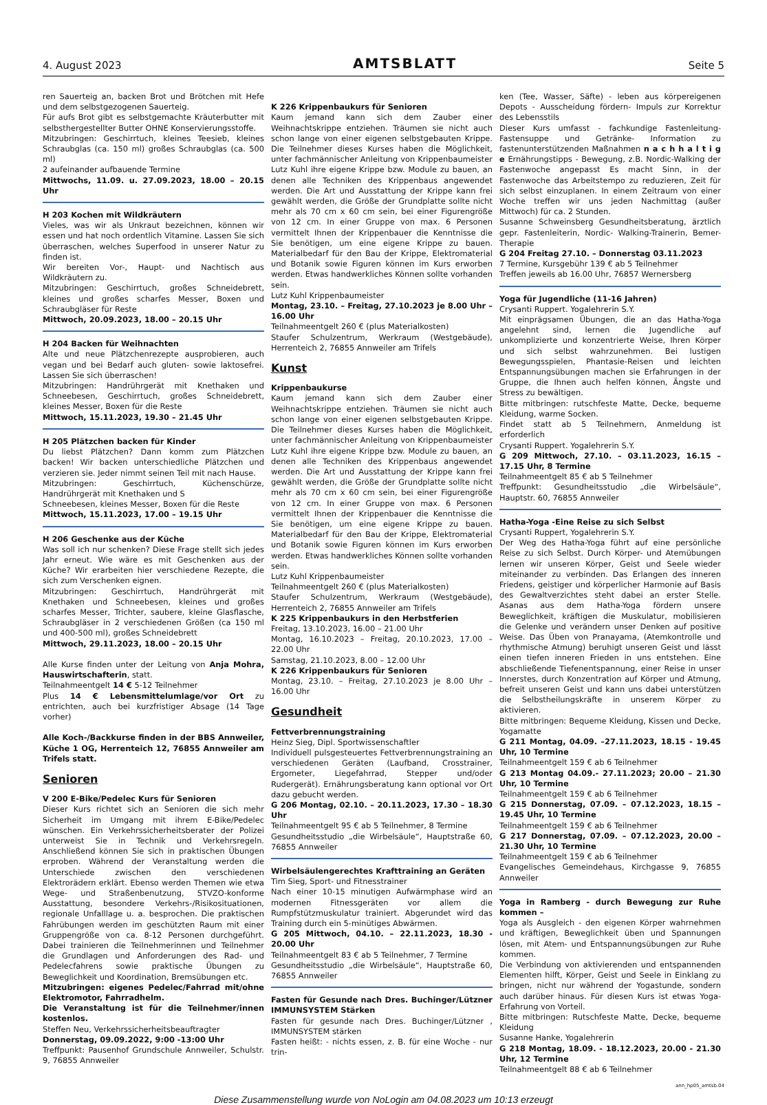4. August 2023 AMTSBLATT Seite 5
ren Sauerteig an, backen Brot und Brötchen mit Hefe und dem selbstgezogenen Sauerteig.
Für aufs Brot gibt es selbstgemachte Kräuterbutter mit selbsthergestellter Butter OHNE Konservierungsstoffe.
Mitzubringen: Geschirrtuch, kleines Teesieb, kleines Schraubglas (ca. 150 ml) großes Schraubglas (ca. 500 ml)
2 aufeinander aufbauende Termine
Mittwochs, 11.09. u. 27.09.2023, 18.00 – 20.15 Uhr
H 203 Kochen mit Wildkräutern
Vieles, was wir als Unkraut bezeichnen, können wir essen und hat noch ordentlich Vitamine. Lassen Sie sich überraschen, welches Superfood in unserer Natur zu finden ist.
Wir bereiten Vor-, Haupt- und Nachtisch aus Wildkräutern zu.
Mitzubringen: Geschirrtuch, großes Schneidebrett, kleines und großes scharfes Messer, Boxen und Schraubgläser für Reste
Mittwoch, 20.09.2023, 18.00 – 20.15 Uhr
H 204 Backen für Weihnachten
Alte und neue Plätzchenrezepte ausprobieren, auch vegan und bei Bedarf auch gluten- sowie laktosefrei. Lassen Sie sich überraschen!
Mitzubringen: Handrührgerät mit Knethaken und Schneebesen, Geschirrtuch, großes Schneidebrett, kleines Messer, Boxen für die Reste
Mittwoch, 15.11.2023, 19.30 – 21.45 Uhr
H 205 Plätzchen backen für Kinder
Du liebst Plätzchen? Dann komm zum Plätzchen backen! Wir backen unterschiedliche Plätzchen und verzieren sie. Jeder nimmt seinen Teil mit nach Hause.
Mitzubringen: Geschirrtuch, Küchenschürze, Handrührgerät mit Knethaken und S
Schneebesen, kleines Messer, Boxen für die Reste
Mittwoch, 15.11.2023, 17.00 – 19.15 Uhr
H 206 Geschenke aus der Küche
Was soll ich nur schenken? Diese Frage stellt sich jedes Jahr erneut. Wie wäre es mit Geschenken aus der Küche? Wir erarbeiten hier verschiedene Rezepte, die sich zum Verschenken eignen.
Mitzubringen: Geschirrtuch, Handrührgerät mit Knethaken und Schneebesen, kleines und großes scharfes Messer, Trichter, saubere, kleine Glasflasche, Schraubgläser in 2 verschiedenen Größen (ca 150 ml und 400-500 ml), großes Schneidebrett
Mittwoch, 29.11.2023, 18.00 – 20.15 Uhr
Alle Kurse finden unter der Leitung von Anja Mohra, Hauswirtschafterin, statt.
Teilnahmeentgelt 14 € 5-12 Teilnehmer
Plus 14 € Lebensmittelumlage/vor Ort zu entrichten, auch bei kurzfristiger Absage (14 Tage vorher)
Alle Koch-/Backkurse finden in der BBS Annweiler, Küche 1 OG, Herrenteich 12, 76855 Annweiler am Trifels statt.
Senioren
V 200 E-Bike/Pedelec Kurs für Senioren
Dieser Kurs richtet sich an Senioren die sich mehr Sicherheit im Umgang mit ihrem E-Bike/Pedelec wünschen. Ein Verkehrssicherheitsberater der Polizei unterweist Sie in Technik und Verkehrsregeln. Anschließend können Sie sich in praktischen Übungen erproben. Während der Veranstaltung werden die Unterschiede zwischen den verschiedenen Elektrorädern erklärt. Ebenso werden Themen wie etwa Wege- und Straßenbenutzung, STVZO-konforme Ausstattung, besondere Verkehrs-/Risikosituationen, regionale Unfalllage u. a. besprochen. Die praktischen Fahrübungen werden im geschützten Raum mit einer Gruppengröße von ca. 8-12 Personen durchgeführt. Dabei trainieren die Teilnehmerinnen und Teilnehmer die Grundlagen und Anforderungen des Rad- und Pedelecfahrens sowie praktische Übungen zu Beweglichkeit und Koordination, Bremsübungen etc.
Mitzubringen: eigenes Pedelec/Fahrrad mit/ohne Elektromotor, Fahrradhelm.
Die Veranstaltung ist für die Teilnehmer/innen kostenlos.
Steffen Neu, Verkehrssicherheitsbeauftragter
Donnerstag, 09.09.2022, 9:00 -13:00 Uhr
Treffpunkt: Pausenhof Grundschule Annweiler, Schulstr. 9, 76855 Annweiler
K 226 Krippenbaukurs für Senioren
Kaum jemand kann sich dem Zauber einer Weihnachtskrippe entziehen. Träumen sie nicht auch schon lange von einer eigenen selbstgebauten Krippe. Die Teilnehmer dieses Kurses haben die Möglichkeit, unter fachmännischer Anleitung von Krippenbaumeister Lutz Kuhl ihre eigene Krippe bzw. Module zu bauen, an denen alle Techniken des Krippenbaus angewendet werden. Die Art und Ausstattung der Krippe kann frei gewählt werden, die Größe der Grundplatte sollte nicht mehr als 70 cm x 60 cm sein, bei einer Figurengröße von 12 cm. In einer Gruppe von max. 6 Personen vermittelt Ihnen der Krippenbauer die Kenntnisse die Sie benötigen, um eine eigene Krippe zu bauen. Materialbedarf für den Bau der Krippe, Elektromaterial und Botanik sowie Figuren können im Kurs erworben werden. Etwas handwerkliches Können sollte vorhanden sein.
Lutz Kuhl Krippenbaumeister
Montag, 23.10. – Freitag, 27.10.2023 je 8.00 Uhr – 16.00 Uhr
Teilnahmeentgelt 260 € (plus Materialkosten)
Staufer Schulzentrum, Werkraum (Westgebäude), Herrenteich 2, 76855 Annweiler am Trifels
Kunst
Krippenbaukurse
Kaum jemand kann sich dem Zauber einer Weihnachtskrippe entziehen. Träumen sie nicht auch schon lange von einer eigenen selbstgebauten Krippe. Die Teilnehmer dieses Kurses haben die Möglichkeit, unter fachmännischer Anleitung von Krippenbaumeister Lutz Kuhl ihre eigene Krippe bzw. Module zu bauen, an denen alle Techniken des Krippenbaus angewendet werden. Die Art und Ausstattung der Krippe kann frei gewählt werden, die Größe der Grundplatte sollte nicht mehr als 70 cm x 60 cm sein, bei einer Figurengröße von 12 cm. In einer Gruppe von max. 6 Personen vermittelt Ihnen der Krippenbauer die Kenntnisse die Sie benötigen, um eine eigene Krippe zu bauen. Materialbedarf für den Bau der Krippe, Elektromaterial und Botanik sowie Figuren können im Kurs erworben werden. Etwas handwerkliches Können sollte vorhanden sein.
Lutz Kuhl Krippenbaumeister
Teilnahmeentgelt 260 € (plus Materialkosten)
Staufer Schulzentrum, Werkraum (Westgebäude), Herrenteich 2, 76855 Annweiler am Trifels
K 225 Krippenbaukurs in den Herbstferien
Freitag, 13.10.2023, 16.00 – 21.00 Uhr
Montag, 16.10.2023 – Freitag, 20.10.2023, 17.00 – 22.00 Uhr
Samstag, 21.10.2023, 8.00 – 12.00 Uhr
K 226 Krippenbaukurs für Senioren
Montag, 23.10. – Freitag, 27.10.2023 je 8.00 Uhr – 16.00 Uhr
Gesundheit
Fettverbrennungstraining
Heinz Sieg, Dipl. Sportwissenschaftler
Individuell pulsgesteuertes Fettverbrennungstraining an verschiedenen Geräten (Laufband, Crosstrainer, Ergometer, Liegefahrrad, Stepper und/oder Rudergerät). Ernährungsberatung kann optional vor Ort dazu gebucht werden.
G 206 Montag, 02.10. – 20.11.2023, 17.30 – 18.30 Uhr
Teilnahmeentgelt 95 € ab 5 Teilnehmer, 8 Termine
Gesundheitsstudio „die Wirbelsäule“, Hauptstraße 60, 76855 Annweiler
Wirbelsäulengerechtes Krafttraining an Geräten
Tim Sieg, Sport- und Fitnesstrainer
Nach einer 10-15 minutigen Aufwärmphase wird an modernen Fitnessgeräten vor allem die Rumpfstützmuskulatur trainiert. Abgerundet wird das Training durch ein 5-minütiges Abwärmen.
G 205 Mittwoch, 04.10. – 22.11.2023, 18.30 - 20.00 Uhr
Teilnahmeentgelt 83 € ab 5 Teilnehmer, 7 Termine
Gesundheitsstudio „die Wirbelsäule“, Hauptstraße 60, 76855 Annweiler
Fasten für Gesunde nach Dres. Buchinger/Lützner IMMUNSYSTEM Stärken
Fasten für gesunde nach Dres. Buchinger/Lützner , IMMUNSYSTEM stärken
Fasten heißt: - nichts essen, z. B. für eine Woche - nur trin-
ken (Tee, Wasser, Säfte) - leben aus körpereigenen Depots - Ausscheidung fördern- Impuls zur Korrektur des Lebensstils
Dieser Kurs umfasst - fachkundige Fastenleitung- Fastensuppe und Getränke- Information zu fastenunterstützenden Maßnahmen n a c h h a l t i g e Ernährungstipps - Bewegung, z.B. Nordic-Walking der Fastenwoche angepasst Es macht Sinn, in der Fastenwoche das Arbeitstempo zu reduzieren, Zeit für sich selbst einzuplanen. In einem Zeitraum von einer Woche treffen wir uns jeden Nachmittag (außer Mittwoch) für ca. 2 Stunden.
Susanne Schweinsberg Gesundheitsberatung, ärztlich gepr. Fastenleiterin, Nordic- Walking-Trainerin, Bemer-Therapie
G 204 Freitag 27.10. – Donnerstag 03.11.2023
7 Termine, Kursgebühr 139 € ab 5 Teilnehmer
Treffen jeweils ab 16.00 Uhr, 76857 Wernersberg
Yoga für Jugendliche (11-16 Jahren)
Crysanti Ruppert. Yogalehrerin S.Y.
Mit einprägsamen Übungen, die an das Hatha-Yoga angelehnt sind, lernen die Jugendliche auf unkomplizierte und konzentrierte Weise, Ihren Körper und sich selbst wahrzunehmen. Bei lustigen Bewegungsspielen, Phantasie-Reisen und leichten Entspannungsübungen machen sie Erfahrungen in der Gruppe, die Ihnen auch helfen können, Ängste und Stress zu bewältigen.
Bitte mitbringen: rutschfeste Matte, Decke, bequeme Kleidung, warme Socken.
Findet statt ab 5 Teilnehmern, Anmeldung ist erforderlich
Crysanti Ruppert. Yogalehrerin S.Y.
G 209 Mittwoch, 27.10. – 03.11.2023, 16.15 – 17.15 Uhr, 8 Termine
Teilnahmeentgelt 85 € ab 5 Teilnehmer
Treffpunkt: Gesundheitsstudio „die Wirbelsäule“, Hauptstr. 60, 76855 Annweiler
Hatha-Yoga -Eine Reise zu sich Selbst
Crysanti Ruppert, Yogalehrerin S.Y.
Der Weg des Hatha-Yoga führt auf eine persönliche Reise zu sich Selbst. Durch Körper- und Atemübungen lernen wir unseren Körper, Geist und Seele wieder miteinander zu verbinden. Das Erlangen des inneren Friedens, geistiger und körperlicher Harmonie auf Basis des Gewaltverzichtes steht dabei an erster Stelle. Asanas aus dem Hatha-Yoga fördern unsere Beweglichkeit, kräftigen die Muskulatur, mobilisieren die Gelenke und verändern unser Denken auf positive Weise. Das Üben von Pranayama, (Atemkontrolle und rhythmische Atmung) beruhigt unseren Geist und lässt einen tiefen inneren Frieden in uns entstehen. Eine abschließende Tiefenentspannung, einer Reise in unser Innerstes, durch Konzentration auf Körper und Atmung, befreit unseren Geist und kann uns dabei unterstützen die Selbstheilungskräfte in unserem Körper zu aktivieren.
Bitte mitbringen: Bequeme Kleidung, Kissen und Decke, Yogamatte
G 211 Montag, 04.09. –27.11.2023, 18.15 - 19.45 Uhr, 10 Termine
Teilnahmeentgelt 159 € ab 6 Teilnehmer
G 213 Montag 04.09.- 27.11.2023; 20.00 – 21.30 Uhr, 10 Termine
Teilnahmeentgelt 159 € ab 6 Teilnehmer
G 215 Donnerstag, 07.09. – 07.12.2023, 18.15 – 19.45 Uhr, 10 Termine
Teilnahmeentgelt 159 € ab 6 Teilnehmer
G 217 Donnerstag, 07.09. – 07.12.2023, 20.00 – 21.30 Uhr, 10 Termine
Teilnahmeentgelt 159 € ab 6 Teilnehmer
Evangelisches Gemeindehaus, Kirchgasse 9, 76855 Annweiler
Yoga in Ramberg - durch Bewegung zur Ruhe kommen –
Yoga als Ausgleich - den eigenen Körper wahrnehmen und kräftigen, Beweglichkeit üben und Spannungen lösen, mit Atem- und Entspannungsübungen zur Ruhe kommen.
Die Verbindung von aktivierenden und entspannenden Elementen hilft, Körper, Geist und Seele in Einklang zu bringen, nicht nur während der Yogastunde, sondern auch darüber hinaus. Für diesen Kurs ist etwas Yoga-Erfahrung von Vorteil.
Bitte mitbringen: Rutschfeste Matte, Decke, bequeme Kleidung
Susanne Hanke, Yogalehrerin
G 218 Montag, 18.09. - 18.12.2023, 20.00 - 21.30 Uhr, 12 Termine
Teilnahmeentgelt 88 € ab 6 Teilnehmer
ann_hp05_amtsb.04
Diese Zusammenstellung wurde von NoLogin am 04.08.2023 um 10:13 erzeugt